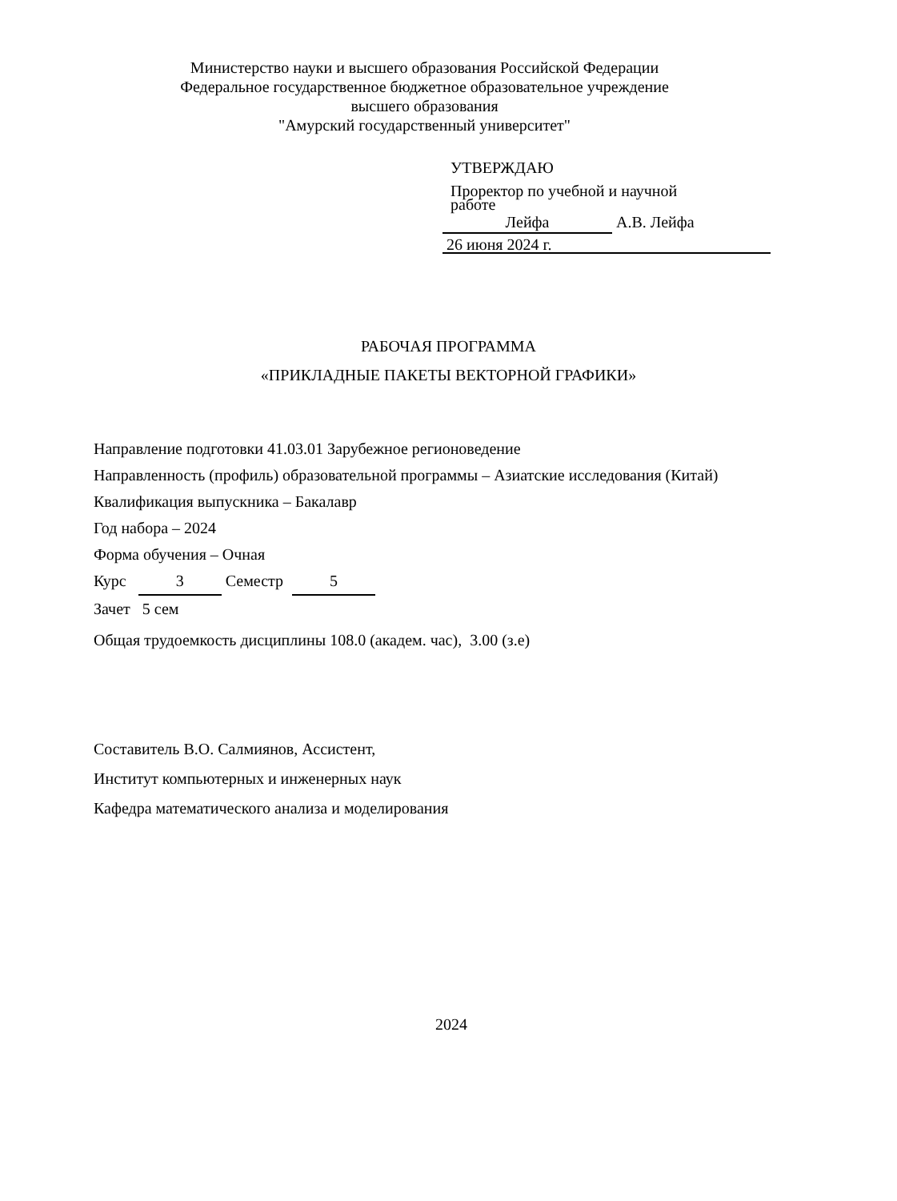Министерство науки и высшего образования Российской Федерации
Федеральное государственное бюджетное образовательное учреждение
высшего образования
"Амурский государственный университет"
УТВЕРЖДАЮ
Проректор по учебной и научной
работе
Лейфа А.В. Лейфа
26 июня 2024 г.
РАБОЧАЯ ПРОГРАММА
«ПРИКЛАДНЫЕ ПАКЕТЫ ВЕКТОРНОЙ ГРАФИКИ»
Направление подготовки 41.03.01 Зарубежное регионоведение
Направленность (профиль) образовательной программы – Азиатские исследования (Китай)
Квалификация выпускника – Бакалавр
Год набора – 2024
Форма обучения – Очная
Курс 3 Семестр 5
Зачет 5 сем
Общая трудоемкость дисциплины 108.0 (академ. час), 3.00 (з.е)
Составитель В.О. Салмиянов, Ассистент,
Институт компьютерных и инженерных наук
Кафедра математического анализа и моделирования
2024